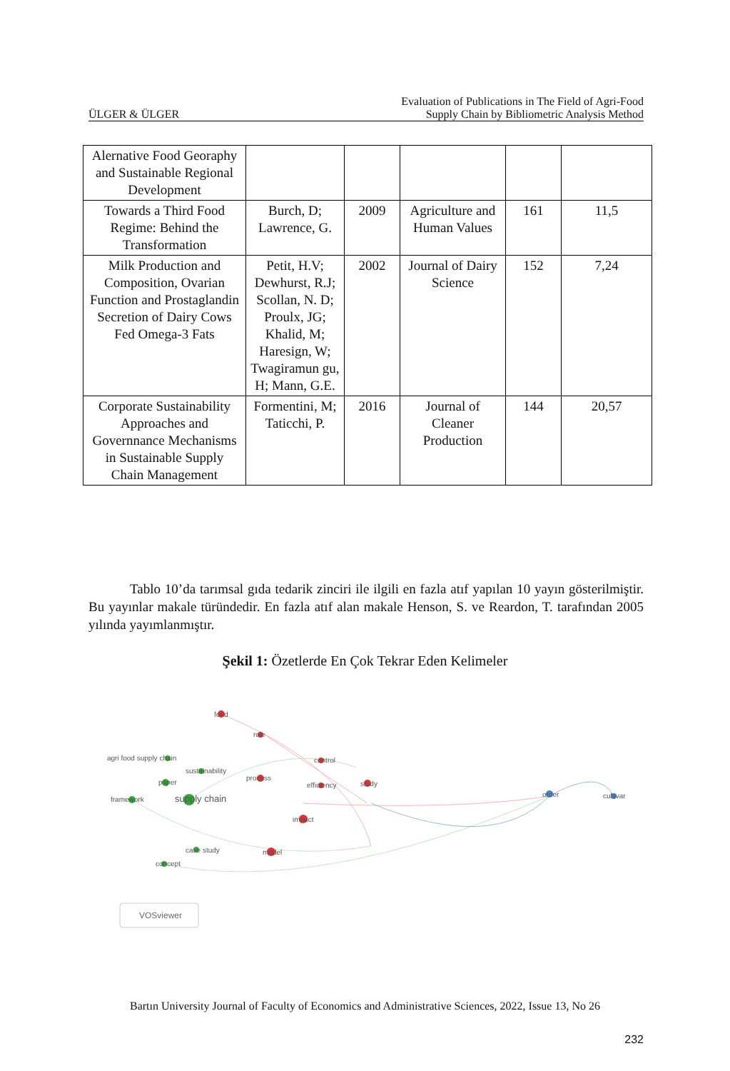ÜLGER & ÜLGER Evaluation of Publications in The Field of Agri-Food
Supply Chain by Bibliometric Analysis Method
| Alernative Food Georaphy and Sustainable Regional Development | | | | | |
| Towards a Third Food Regime: Behind the Transformation | Burch, D; Lawrence, G. | 2009 | Agriculture and Human Values | 161 | 11,5 |
| Milk Production and Composition, Ovarian Function and Prostaglandin Secretion of Dairy Cows Fed Omega-3 Fats | Petit, H.V; Dewhurst, R.J; Scollan, N. D; Proulx, JG; Khalid, M; Haresign, W; Twagiramun gu, H; Mann, G.E. | 2002 | Journal of Dairy Science | 152 | 7,24 |
| Corporate Sustainability Approaches and Governnance Mechanisms in Sustainable Supply Chain Management | Formentini, M; Taticchi, P. | 2016 | Journal of Cleaner Production | 144 | 20,57 |
Tablo 10’da tarımsal gıda tedarik zinciri ile ilgili en fazla atıf yapılan 10 yayın gösterilmiştir. Bu yayınlar makale türündedir. En fazla atıf alan makale Henson, S. ve Reardon, T. tarafından 2005 yılında yayımlanmıştır.
Şekil 1: Özetlerde En Çok Tekrar Eden Kelimeler
food
role
control
agri food supply chain
sustainability
paper
process
efficiency
study
framework
supply chain
impact
case study
model
concept
order
cultivar
VOSviewer
Bartın University Journal of Faculty of Economics and Administrative Sciences, 2022, Issue 13, No 26
232